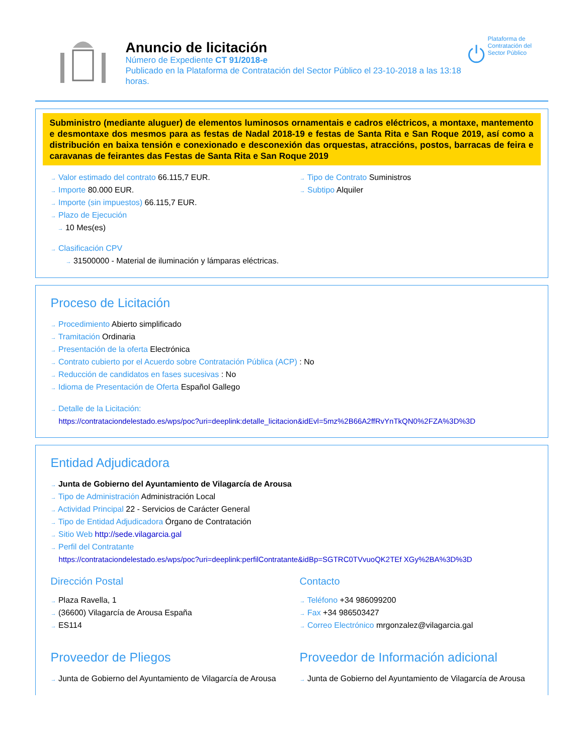Anuncio de licitación
Número de Expediente CT 91/2018-e
Publicado en la Plataforma de Contratación del Sector Público el 23-10-2018 a las 13:18 horas.
Plataforma de Contratación del Sector Público
Subministro (mediante aluguer) de elementos luminosos ornamentais e cadros eléctricos, a montaxe, mantemento e desmontaxe dos mesmos para as festas de Nadal 2018-19 e festas de Santa Rita e San Roque 2019, así como a distribución en baixa tensión e conexionado e desconexión das orquestas, atraccións, postos, barracas de feira e caravanas de feirantes das Festas de Santa Rita e San Roque 2019
→ Valor estimado del contrato 66.115,7 EUR.
→ Importe 80.000 EUR.
→ Importe (sin impuestos) 66.115,7 EUR.
→ Plazo de Ejecución
→ 10 Mes(es)
→ Clasificación CPV
→ 31500000 - Material de iluminación y lámparas eléctricas.
→ Tipo de Contrato Suministros
→ Subtipo Alquiler
Proceso de Licitación
→ Procedimiento Abierto simplificado
→ Tramitación Ordinaria
→ Presentación de la oferta Electrónica
→ Contrato cubierto por el Acuerdo sobre Contratación Pública (ACP) : No
→ Reducción de candidatos en fases sucesivas : No
→ Idioma de Presentación de Oferta Español Gallego
→ Detalle de la Licitación:
https://contrataciondelestado.es/wps/poc?uri=deeplink:detalle_licitacion&idEvl=5mz%2B66A2ffRvYnTkQN0%2FZA%3D%3D
Entidad Adjudicadora
→ Junta de Gobierno del Ayuntamiento de Vilagarcía de Arousa
→ Tipo de Administración Administración Local
→ Actividad Principal 22 - Servicios de Carácter General
→ Tipo de Entidad Adjudicadora Órgano de Contratación
→ Sitio Web http://sede.vilagarcia.gal
→ Perfil del Contratante
https://contrataciondelestado.es/wps/poc?uri=deeplink:perfilContratante&idBp=SGTRC0TVvuoQK2TEf XGy%2BA%3D%3D
Dirección Postal
→ Plaza Ravella, 1
→ (36600) Vilagarcía de Arousa España
→ ES114
Contacto
→ Teléfono +34 986099200
→ Fax +34 986503427
→ Correo Electrónico mrgonzalez@vilagarcia.gal
Proveedor de Pliegos
→ Junta de Gobierno del Ayuntamiento de Vilagarcía de Arousa
Proveedor de Información adicional
→ Junta de Gobierno del Ayuntamiento de Vilagarcía de Arousa